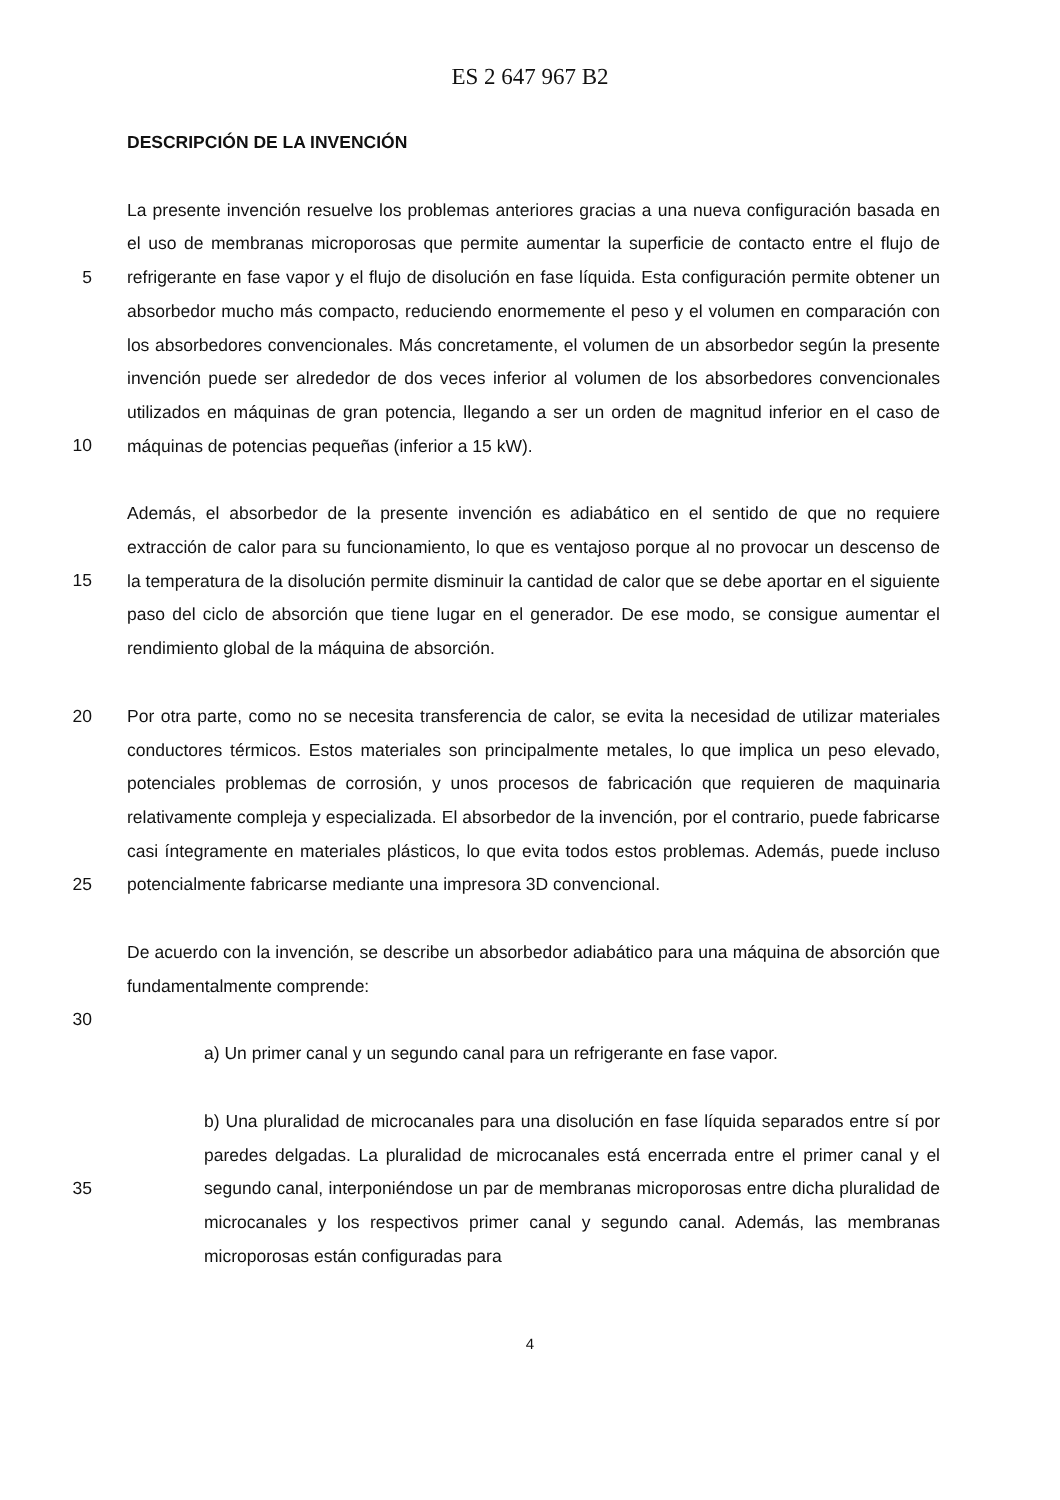ES 2 647 967 B2
DESCRIPCIÓN DE LA INVENCIÓN
5
10
La presente invención resuelve los problemas anteriores gracias a una nueva configuración basada en el uso de membranas microporosas que permite aumentar la superficie de contacto entre el flujo de refrigerante en fase vapor y el flujo de disolución en fase líquida. Esta configuración permite obtener un absorbedor mucho más compacto, reduciendo enormemente el peso y el volumen en comparación con los absorbedores convencionales. Más concretamente, el volumen de un absorbedor según la presente invención puede ser alrededor de dos veces inferior al volumen de los absorbedores convencionales utilizados en máquinas de gran potencia, llegando a ser un orden de magnitud inferior en el caso de máquinas de potencias pequeñas (inferior a 15 kW).
15
Además, el absorbedor de la presente invención es adiabático en el sentido de que no requiere extracción de calor para su funcionamiento, lo que es ventajoso porque al no provocar un descenso de la temperatura de la disolución permite disminuir la cantidad de calor que se debe aportar en el siguiente paso del ciclo de absorción que tiene lugar en el generador. De ese modo, se consigue aumentar el rendimiento global de la máquina de absorción.
20
25
Por otra parte, como no se necesita transferencia de calor, se evita la necesidad de utilizar materiales conductores térmicos. Estos materiales son principalmente metales, lo que implica un peso elevado, potenciales problemas de corrosión, y unos procesos de fabricación que requieren de maquinaria relativamente compleja y especializada. El absorbedor de la invención, por el contrario, puede fabricarse casi íntegramente en materiales plásticos, lo que evita todos estos problemas. Además, puede incluso potencialmente fabricarse mediante una impresora 3D convencional.
De acuerdo con la invención, se describe un absorbedor adiabático para una máquina de absorción que fundamentalmente comprende:
30
a) Un primer canal y un segundo canal para un refrigerante en fase vapor.
35
b) Una pluralidad de microcanales para una disolución en fase líquida separados entre sí por paredes delgadas. La pluralidad de microcanales está encerrada entre el primer canal y el segundo canal, interponiéndose un par de membranas microporosas entre dicha pluralidad de microcanales y los respectivos primer canal y segundo canal. Además, las membranas microporosas están configuradas para
4